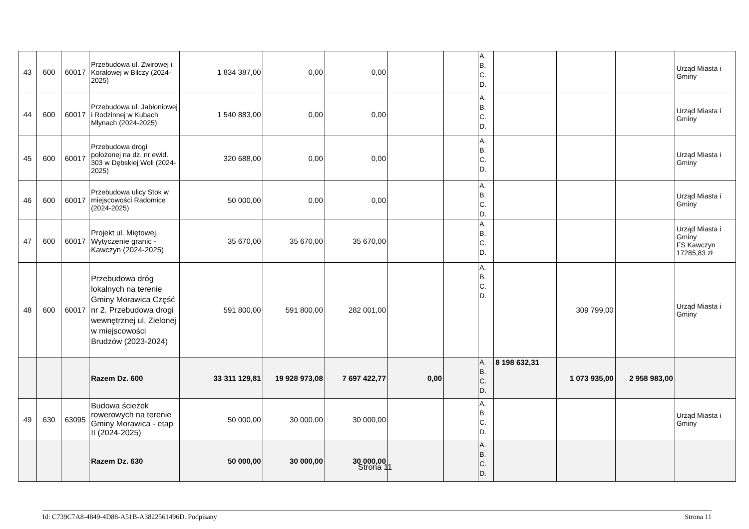| 43 | 600 | 60017 | Przebudowa ul. Żwirowej i Koralowej w Bilczy (2024-2025) | 1 834 387,00 | 0,00 | 0,00 | | | A. B. C. D. | | | | Urząd Miasta i Gminy |
| 44 | 600 | 60017 | Przebudowa ul. Jabłoniowej i Rodzinnej w Kubach Młynach (2024-2025) | 1 540 883,00 | 0,00 | 0,00 | | | A. B. C. D. | | | | Urząd Miasta i Gminy |
| 45 | 600 | 60017 | Przebudowa drogi położonej na dz. nr ewid. 303 w Dębskiej Woli (2024-2025) | 320 688,00 | 0,00 | 0,00 | | | A. B. C. D. | | | | Urząd Miasta i Gminy |
| 46 | 600 | 60017 | Przebudowa ulicy Stok w miejscowości Radomice (2024-2025) | 50 000,00 | 0,00 | 0,00 | | | A. B. C. D. | | | | Urząd Miasta i Gminy |
| 47 | 600 | 60017 | Projekt ul. Miętowej. Wytyczenie granic - Kawczyn (2024-2025) | 35 670,00 | 35 670,00 | 35 670,00 | | | A. B. C. D. | | | | Urząd Miasta i Gminy FS Kawczyn 17285,83 zł |
| 48 | 600 | 60017 | Przebudowa dróg lokalnych na terenie Gminy Morawica Część nr 2. Przebudowa drogi wewnętrznej ul. Zielonej w miejscowości Brudzów (2023-2024) | 591 800,00 | 591 800,00 | 282 001,00 | | | A. B. C. D. | | 309 799,00 | | Urząd Miasta i Gminy |
| | | | Razem Dz. 600 | 33 311 129,81 | 19 928 973,08 | 7 697 422,77 | 0,00 | | A. B. C. D. | 8 198 632,31 | 1 073 935,00 | 2 958 983,00 | |
| 49 | 630 | 63095 | Budowa ścieżek rowerowych na terenie Gminy Morawica - etap II (2024-2025) | 50 000,00 | 30 000,00 | 30 000,00 | | | A. B. C. D. | | | | Urząd Miasta i Gminy |
| | | | Razem Dz. 630 | 50 000,00 | 30 000,00 | 30 000,00 | | | A. B. C. D. | | | | |
Strona 11
Id: C739C7A8-4849-4D88-A51B-A3822561496D. Podpisany Strona 11